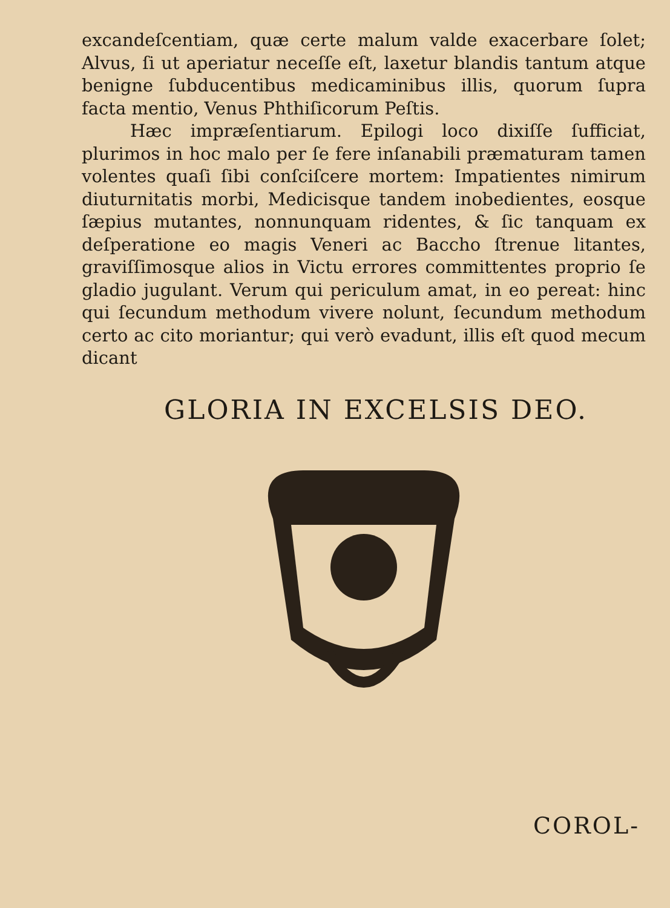excandeſcentiam, quæ certe malum valde exacerbare ſolet; Alvus, ſi ut aperiatur neceſſe eſt, laxetur blandis tantum atque benigne ſubducentibus medicaminibus illis, quorum ſupra facta mentio, Venus Phthiſicorum Peſtis.
Hæc impræſentiarum. Epilogi loco dixiſſe ſufficiat, plurimos in hoc malo per ſe fere inſanabili præmaturam tamen volentes quaſi ſibi conſciſcere mortem: Impatientes nimirum diuturnitatis morbi, Medicisque tandem inobedientes, eosque ſæpius mutantes, nonnunquam ridentes, & ſic tanquam ex deſperatione eo magis Veneri ac Baccho ſtrenue litantes, graviſſimosque alios in Victu errores committentes proprio ſe gladio jugulant. Verum qui periculum amat, in eo pereat: hinc qui ſecundum methodum vivere nolunt, ſecundum methodum certo ac cito moriantur; qui verò evadunt, illis eſt quod mecum dicant
GLORIA IN EXCELSIS DEO.
COROL-